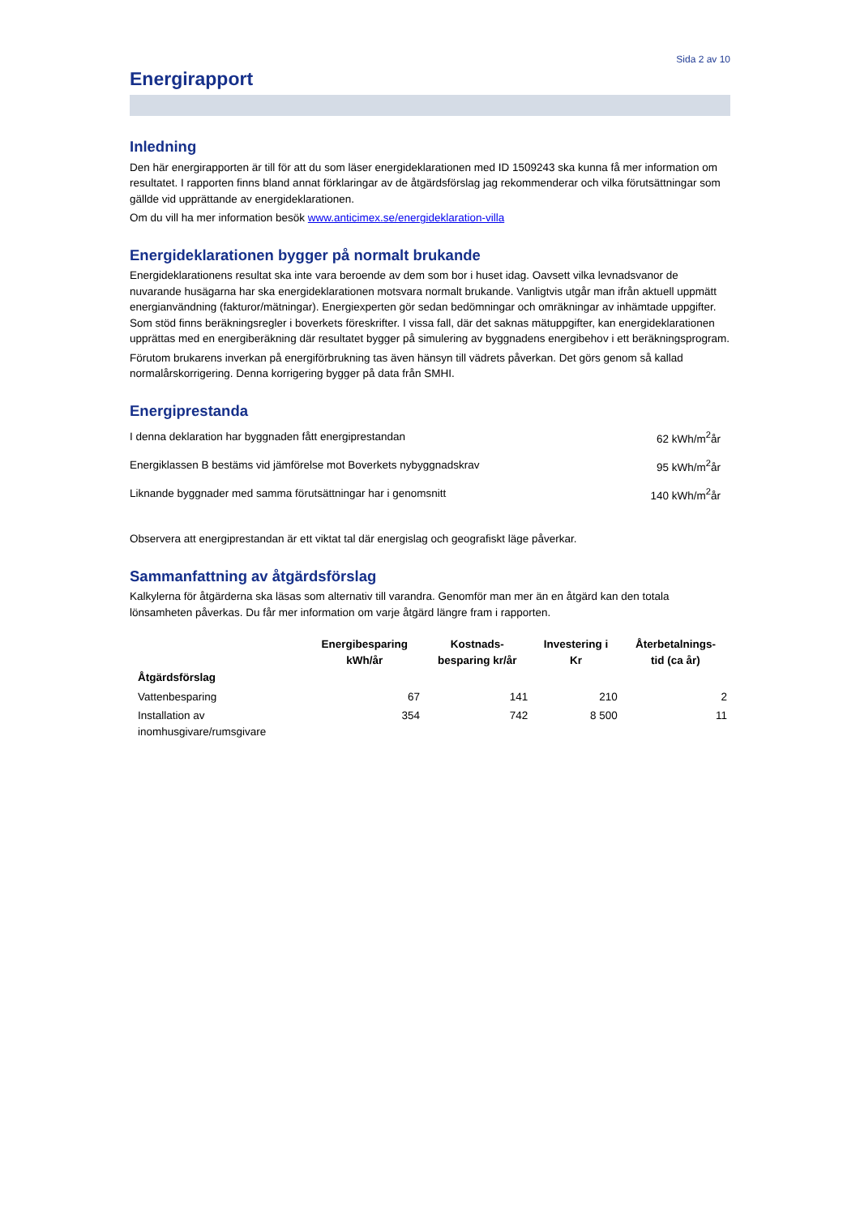Sida 2 av 10
Energirapport
Inledning
Den här energirapporten är till för att du som läser energideklarationen med ID 1509243 ska kunna få mer information om resultatet. I rapporten finns bland annat förklaringar av de åtgärdsförslag jag rekommenderar och vilka förutsättningar som gällde vid upprättande av energideklarationen.
Om du vill ha mer information besök www.anticimex.se/energideklaration-villa
Energideklarationen bygger på normalt brukande
Energideklarationens resultat ska inte vara beroende av dem som bor i huset idag. Oavsett vilka levnadsvanor de nuvarande husägarna har ska energideklarationen motsvara normalt brukande. Vanligtvis utgår man ifrån aktuell uppmätt energianvändning (fakturor/mätningar). Energiexperten gör sedan bedömningar och omräkningar av inhämtade uppgifter. Som stöd finns beräkningsregler i boverkets föreskrifter. I vissa fall, där det saknas mätuppgifter, kan energideklarationen upprättas med en energiberäkning där resultatet bygger på simulering av byggnadens energibehov i ett beräkningsprogram.
Förutom brukarens inverkan på energiförbrukning tas även hänsyn till vädrets påverkan. Det görs genom så kallad normalårskorrigering. Denna korrigering bygger på data från SMHI.
Energiprestanda
| I denna deklaration har byggnaden fått energiprestandan | 62 kWh/m<sup>2</sup>år |
| Energiklassen B bestäms vid jämförelse mot Boverkets nybyggnadskrav | 95 kWh/m<sup>2</sup>år |
| Liknande byggnader med samma förutsättningar har i genomsnitt | 140 kWh/m<sup>2</sup>år |
Observera att energiprestandan är ett viktat tal där energislag och geografiskt läge påverkar.
Sammanfattning av åtgärdsförslag
Kalkylerna för åtgärderna ska läsas som alternativ till varandra. Genomför man mer än en åtgärd kan den totala lönsamheten påverkas. Du får mer information om varje åtgärd längre fram i rapporten.
| | Energibesparing kWh/år | Kostnads- besparing kr/år | Investering i Kr | Återbetalnings- tid (ca år) |
| --- | --- | --- | --- | --- |
| Åtgärdsförslag | | | | |
| Vattenbesparing | 67 | 141 | 210 | 2 |
| Installation av inomhusgivare/rumsgivare | 354 | 742 | 8 500 | 11 |